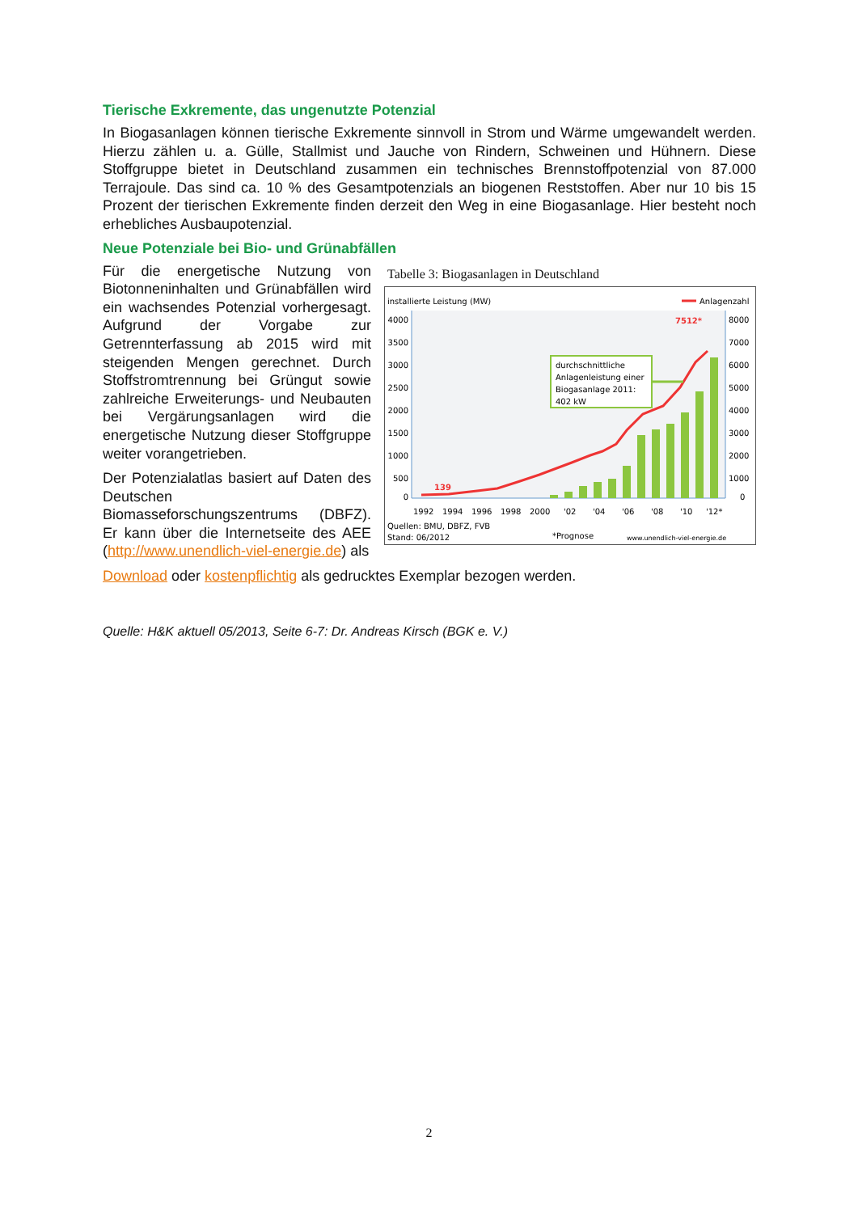Tierische Exkremente, das ungenutzte Potenzial
In Biogasanlagen können tierische Exkremente sinnvoll in Strom und Wärme umgewandelt werden. Hierzu zählen u. a. Gülle, Stallmist und Jauche von Rindern, Schweinen und Hühnern. Diese Stoffgruppe bietet in Deutschland zusammen ein technisches Brennstoffpotenzial von 87.000 Terrajoule. Das sind ca. 10 % des Gesamtpotenzials an biogenen Reststoffen. Aber nur 10 bis 15 Prozent der tierischen Exkremente finden derzeit den Weg in eine Biogasanlage. Hier besteht noch erhebliches Ausbaupotenzial.
Neue Potenziale bei Bio- und Grünabfällen
Für die energetische Nutzung von Biotonneninhalten und Grünabfällen wird ein wachsendes Potenzial vorhergesagt. Aufgrund der Vorgabe zur Getrennterfassung ab 2015 wird mit steigenden Mengen gerechnet. Durch Stoffstromtrennung bei Grüngut sowie zahlreiche Erweiterungs- und Neubauten bei Vergärungsanlagen wird die energetische Nutzung dieser Stoffgruppe weiter vorangetrieben.
Der Potenzialatlas basiert auf Daten des Deutschen Biomasseforschungszentrums (DBFZ). Er kann über die Internetseite des AEE (http://www.unendlich-viel-energie.de) als
Tabelle 3: Biogasanlagen in Deutschland
installierte Leistung (MW)
Anlagenzahl
4000
3500
3000
2500
2000
1500
1000
500
0
8000
7000
6000
5000
4000
3000
2000
1000
0
139
7512*
durchschnittliche
Anlagenleistung einer
Biogasanlage 2011:
402 kW
1992
1994
1996
1998
2000
'02
'04
'06
'08
'10
'12*
Quellen: BMU, DBFZ, FVB
Stand: 06/2012
*Prognose
www.unendlich-viel-energie.de
Download oder kostenpflichtig als gedrucktes Exemplar bezogen werden.
Quelle: H&K aktuell 05/2013, Seite 6-7: Dr. Andreas Kirsch (BGK e. V.)
2